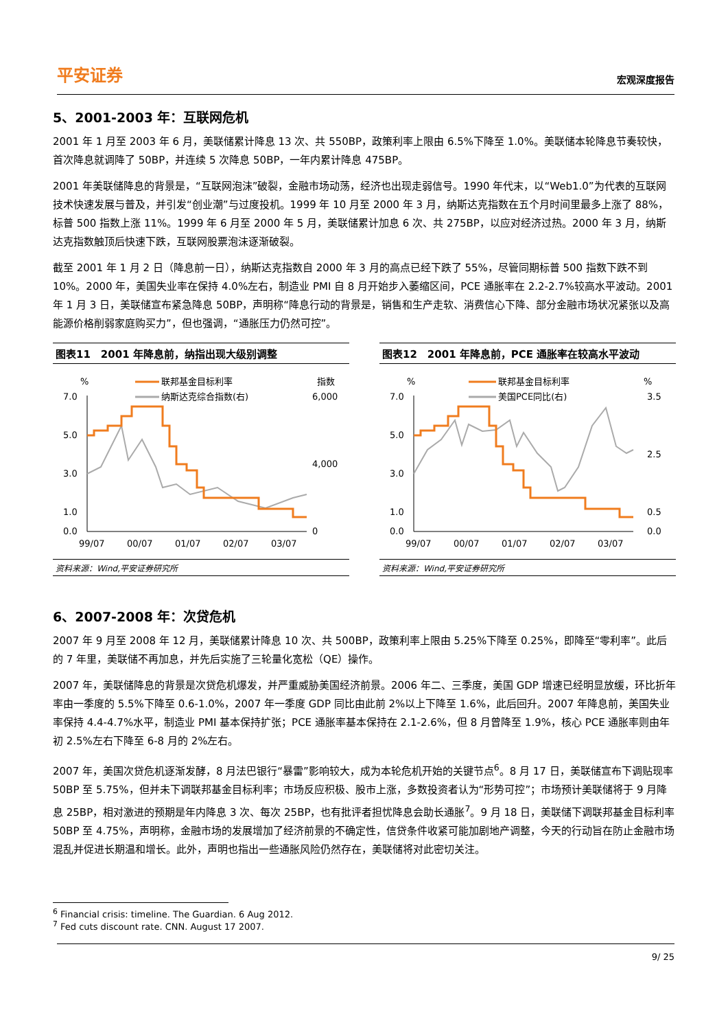平安证券 宏观深度报告
5、2001-2003 年：互联网危机
2001 年 1 月至 2003 年 6 月，美联储累计降息 13 次、共 550BP，政策利率上限由 6.5%下降至 1.0%。美联储本轮降息节奏较快，首次降息就调降了 50BP，并连续 5 次降息 50BP，一年内累计降息 475BP。
2001 年美联储降息的背景是，“互联网泡沫”破裂，金融市场动荡，经济也出现走弱信号。1990 年代末，以“Web1.0”为代表的互联网技术快速发展与普及，并引发“创业潮”与过度投机。1999 年 10 月至 2000 年 3 月，纳斯达克指数在五个月时间里最多上涨了 88%，标普 500 指数上涨 11%。1999 年 6 月至 2000 年 5 月，美联储累计加息 6 次、共 275BP，以应对经济过热。2000 年 3 月，纳斯达克指数触顶后快速下跌，互联网股票泡沫逐渐破裂。
截至 2001 年 1 月 2 日（降息前一日），纳斯达克指数自 2000 年 3 月的高点已经下跌了 55%，尽管同期标普 500 指数下跌不到 10%。2000 年，美国失业率在保持 4.0%左右，制造业 PMI 自 8 月开始步入萎缩区间，PCE 通胀率在 2.2-2.7%较高水平波动。2001 年 1 月 3 日，美联储宣布紧急降息 50BP，声明称“降息行动的背景是，销售和生产走软、消费信心下降、部分金融市场状况紧张以及高能源价格削弱家庭购买力”，但也强调，“通胀压力仍然可控”。
图表11　2001 年降息前，纳指出现大级别调整
%
指数
联邦基金目标利率
纳斯达克综合指数(右)
7.0
5.0
3.0
1.0
0.0
6,000
4,000
0
99/07
00/07
01/07
02/07
03/07
资料来源：Wind,平安证券研究所
图表12　2001 年降息前，PCE 通胀率在较高水平波动
%
%
联邦基金目标利率
美国PCE同比(右)
7.0
5.0
3.0
1.0
0.0
3.5
2.5
0.5
0.0
99/07
00/07
01/07
02/07
03/07
资料来源：Wind,平安证券研究所
6、2007-2008 年：次贷危机
2007 年 9 月至 2008 年 12 月，美联储累计降息 10 次、共 500BP，政策利率上限由 5.25%下降至 0.25%，即降至“零利率”。此后的 7 年里，美联储不再加息，并先后实施了三轮量化宽松（QE）操作。
2007 年，美联储降息的背景是次贷危机爆发，并严重威胁美国经济前景。2006 年二、三季度，美国 GDP 增速已经明显放缓，环比折年率由一季度的 5.5%下降至 0.6-1.0%，2007 年一季度 GDP 同比由此前 2%以上下降至 1.6%，此后回升。2007 年降息前，美国失业率保持 4.4-4.7%水平，制造业 PMI 基本保持扩张；PCE 通胀率基本保持在 2.1-2.6%，但 8 月曾降至 1.9%，核心 PCE 通胀率则由年初 2.5%左右下降至 6-8 月的 2%左右。
2007 年，美国次贷危机逐渐发酵，8 月法巴银行“暴雷”影响较大，成为本轮危机开始的关键节点<sup>6</sup>。8 月 17 日，美联储宣布下调贴现率 50BP 至 5.75%，但并未下调联邦基金目标利率；市场反应积极、股市上涨，多数投资者认为“形势可控”；市场预计美联储将于 9 月降息 25BP，相对激进的预期是年内降息 3 次、每次 25BP，也有批评者担忧降息会助长通胀<sup>7</sup>。9 月 18 日，美联储下调联邦基金目标利率 50BP 至 4.75%，声明称，金融市场的发展增加了经济前景的不确定性，信贷条件收紧可能加剧地产调整，今天的行动旨在防止金融市场混乱并促进长期温和增长。此外，声明也指出一些通胀风险仍然存在，美联储将对此密切关注。
<sup>6</sup> Financial crisis: timeline. The Guardian. 6 Aug 2012.
<sup>7</sup> Fed cuts discount rate. CNN. August 17 2007.
9/ 25